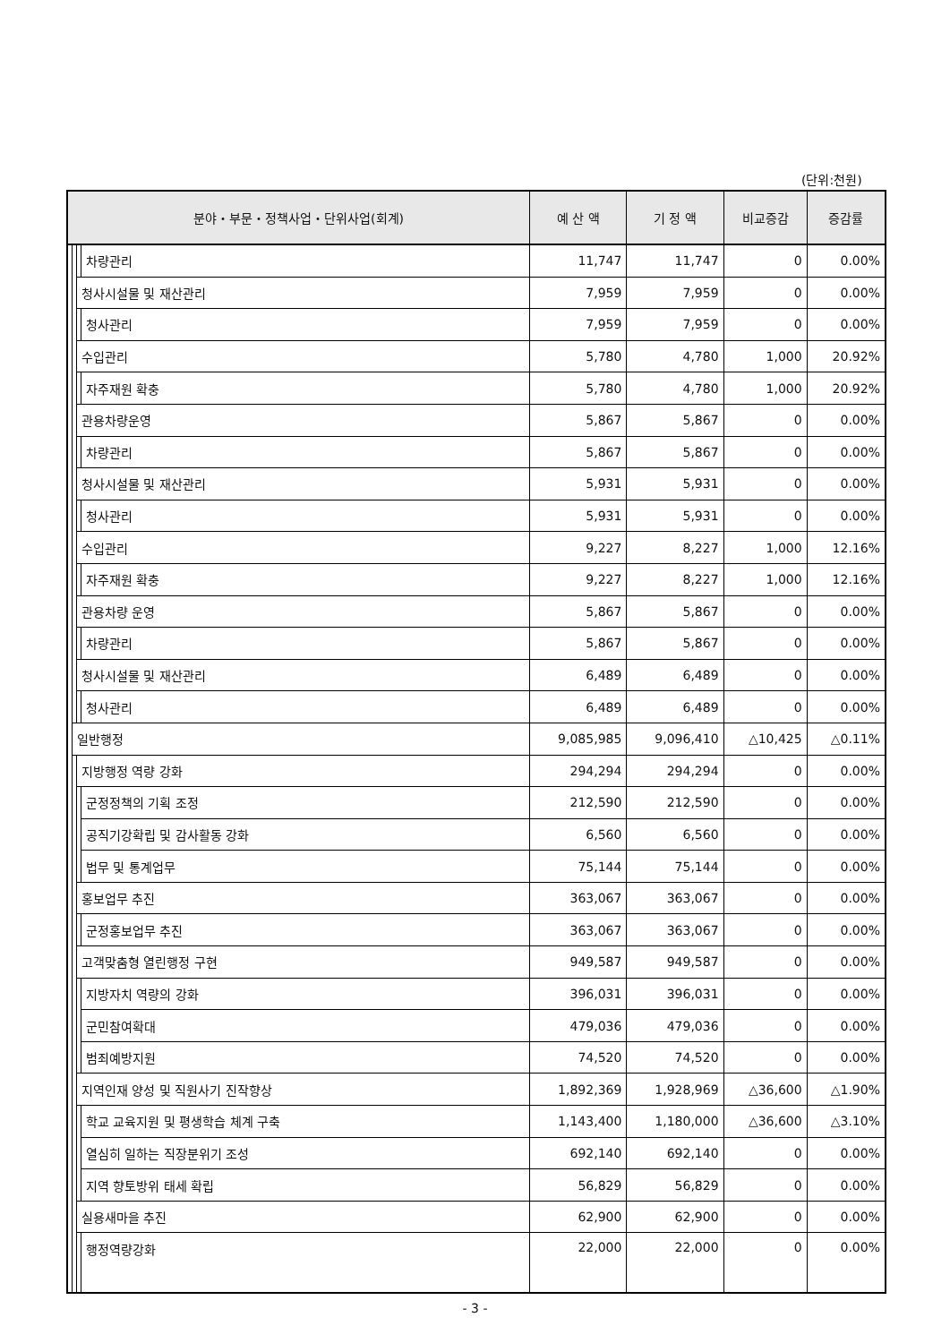(단위:천원)
| 분야・부문・정책사업・단위사업(회계) | | | | 예 산 액 | 기 정 액 | 비교증감 | 증감률 |
| --- | --- | --- | --- | --- | --- | --- | --- |
| | | | 차량관리 | 11,747 | 11,747 | 0 | 0.00% |
| | | 청사시설물 및 재산관리 | | 7,959 | 7,959 | 0 | 0.00% |
| | | | 청사관리 | 7,959 | 7,959 | 0 | 0.00% |
| | | 수입관리 | | 5,780 | 4,780 | 1,000 | 20.92% |
| | | | 자주재원 확충 | 5,780 | 4,780 | 1,000 | 20.92% |
| | | 관용차량운영 | | 5,867 | 5,867 | 0 | 0.00% |
| | | | 차량관리 | 5,867 | 5,867 | 0 | 0.00% |
| | | 청사시설물 및 재산관리 | | 5,931 | 5,931 | 0 | 0.00% |
| | | | 청사관리 | 5,931 | 5,931 | 0 | 0.00% |
| | | 수입관리 | | 9,227 | 8,227 | 1,000 | 12.16% |
| | | | 자주재원 확충 | 9,227 | 8,227 | 1,000 | 12.16% |
| | | 관용차량 운영 | | 5,867 | 5,867 | 0 | 0.00% |
| | | | 차량관리 | 5,867 | 5,867 | 0 | 0.00% |
| | | 청사시설물 및 재산관리 | | 6,489 | 6,489 | 0 | 0.00% |
| | | | 청사관리 | 6,489 | 6,489 | 0 | 0.00% |
| | 일반행정 | | | 9,085,985 | 9,096,410 | △10,425 | △0.11% |
| | | 지방행정 역량 강화 | | 294,294 | 294,294 | 0 | 0.00% |
| | | | 군정정책의 기획 조정 | 212,590 | 212,590 | 0 | 0.00% |
| | | | 공직기강확립 및 감사활동 강화 | 6,560 | 6,560 | 0 | 0.00% |
| | | | 법무 및 통계업무 | 75,144 | 75,144 | 0 | 0.00% |
| | | 홍보업무 추진 | | 363,067 | 363,067 | 0 | 0.00% |
| | | | 군정홍보업무 추진 | 363,067 | 363,067 | 0 | 0.00% |
| | | 고객맞춤형 열린행정 구현 | | 949,587 | 949,587 | 0 | 0.00% |
| | | | 지방자치 역량의 강화 | 396,031 | 396,031 | 0 | 0.00% |
| | | | 군민참여확대 | 479,036 | 479,036 | 0 | 0.00% |
| | | | 범죄예방지원 | 74,520 | 74,520 | 0 | 0.00% |
| | | 지역인재 양성 및 직원사기 진작향상 | | 1,892,369 | 1,928,969 | △36,600 | △1.90% |
| | | | 학교 교육지원 및 평생학습 체계 구축 | 1,143,400 | 1,180,000 | △36,600 | △3.10% |
| | | | 열심히 일하는 직장분위기 조성 | 692,140 | 692,140 | 0 | 0.00% |
| | | | 지역 향토방위 태세 확립 | 56,829 | 56,829 | 0 | 0.00% |
| | | 실용새마을 추진 | | 62,900 | 62,900 | 0 | 0.00% |
| | | | 행정역량강화 | 22,000 | 22,000 | 0 | 0.00% |
- 3 -